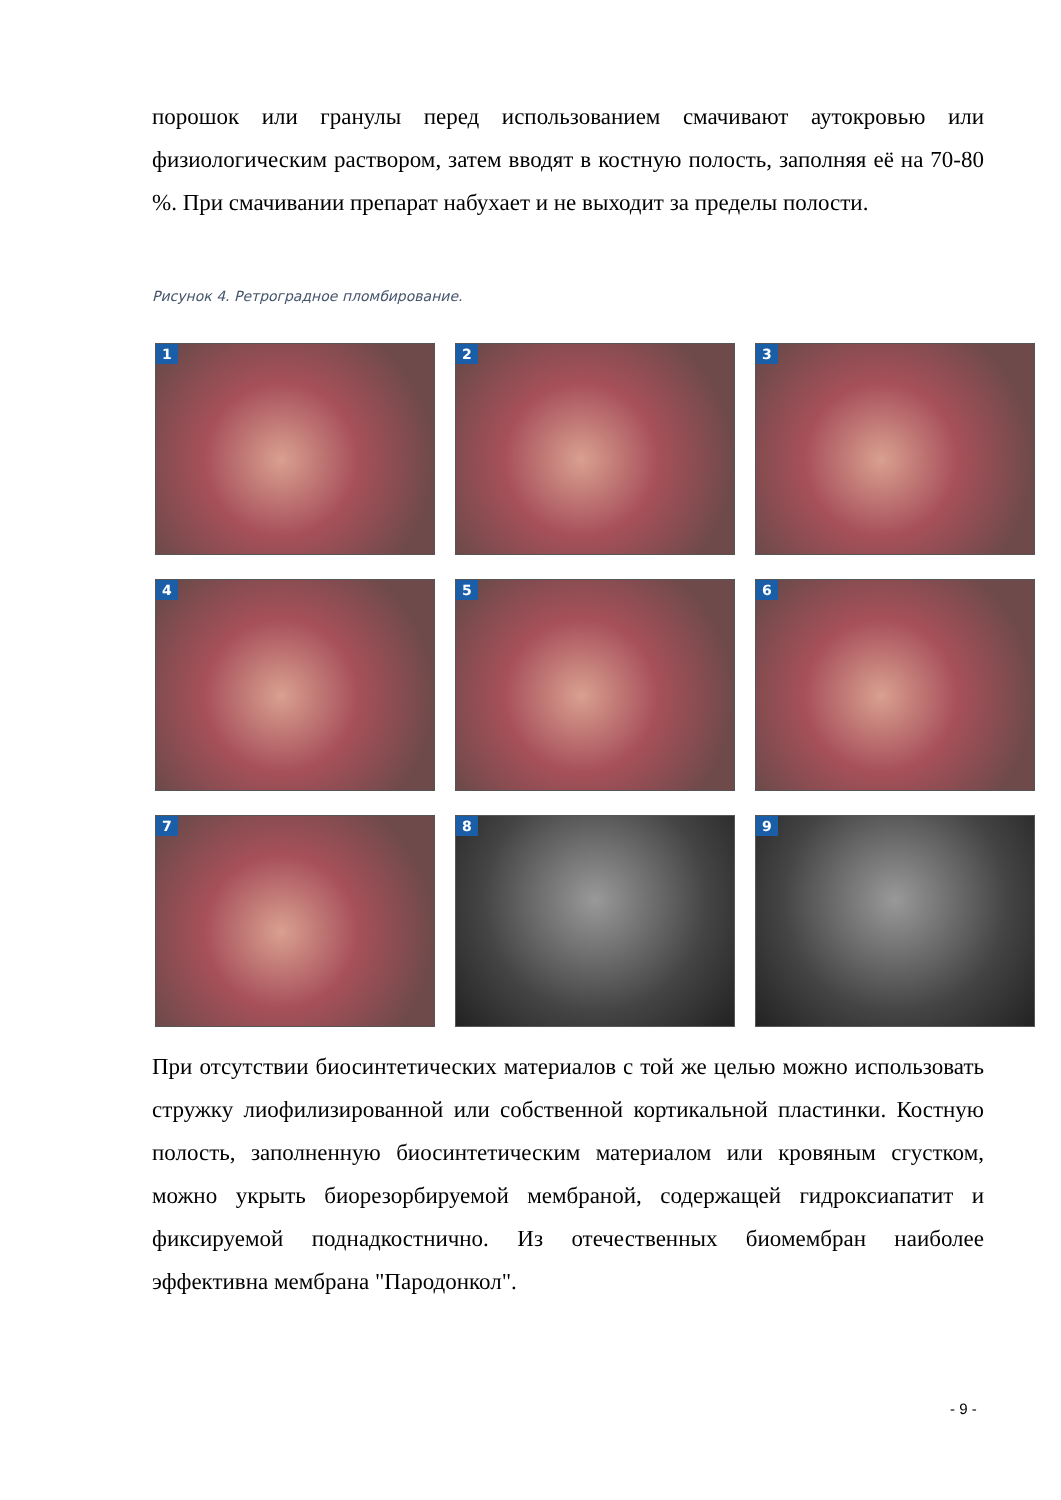порошок или гранулы перед использованием смачивают аутокровью или физиологическим раствором, затем вводят в костную полость, заполняя её на 70-80 %. При смачивании препарат набухает и не выходит за пределы полости.
Рисунок 4. Ретроградное пломбирование.
1
2
3
4
5
6
7
8
9
При отсутствии биосинтетических материалов с той же целью можно использовать стружку лиофилизированной или собственной кортикальной пластинки. Костную полость, заполненную биосинтетическим материалом или кровяным сгустком, можно укрыть биорезорбируемой мембраной, содержащей гидроксиапатит и фиксируемой поднадкостнично. Из отечественных биомембран наиболее эффективна мембрана "Пародонкол".
- 9 -